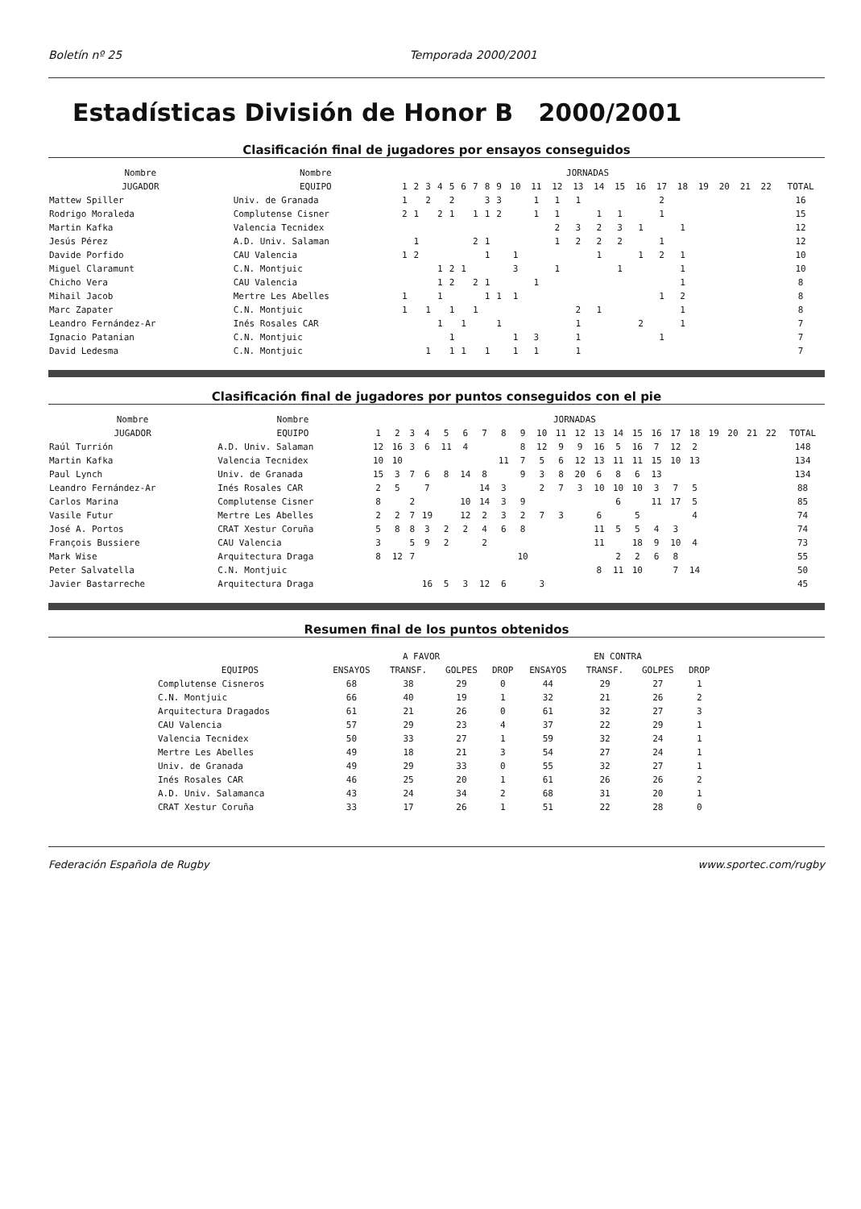Boletín nº 25 Temporada 2000/2001
Estadísticas División de Honor B 2000/2001
Clasificación final de jugadores por ensayos conseguidos
| Nombre | Nombre | JORNADAS | | | | | | | | | | | | | | | | | | | | | | |
| --- | --- | --- | --- | --- | --- | --- | --- | --- | --- | --- | --- | --- | --- | --- | --- | --- | --- | --- | --- | --- | --- | --- | --- | --- |
| JUGADOR | EQUIPO | 1 | 2 | 3 | 4 | 5 | 6 | 7 | 8 | 9 | 10 | 11 | 12 | 13 | 14 | 15 | 16 | 17 | 18 | 19 | 20 | 21 | 22 | TOTAL |
| Mattew Spiller | Univ. de Granada | 1 | | 2 | | 2 | | | 3 | 3 | | 1 | 1 | 1 | | | | 2 | | | | | | 16 |
| Rodrigo Moraleda | Complutense Cisner | 2 | 1 | | 2 | 1 | | 1 | 1 | 2 | | 1 | 1 | | 1 | 1 | | 1 | | | | | | 15 |
| Martin Kafka | Valencia Tecnidex | | | | | | | | | | | | 2 | 3 | 2 | 3 | 1 | | 1 | | | | | 12 |
| Jesús Pérez | A.D. Univ. Salaman | | 1 | | | | | 2 | 1 | | | | 1 | 2 | 2 | 2 | | 1 | | | | | | 12 |
| Davide Porfido | CAU Valencia | 1 | 2 | | | | | | 1 | | 1 | | | | 1 | | 1 | 2 | 1 | | | | | 10 |
| Miguel Claramunt | C.N. Montjuic | | | | 1 | 2 | 1 | | | | 3 | | 1 | | | 1 | | | 1 | | | | | 10 |
| Chicho Vera | CAU Valencia | | | | 1 | 2 | | 2 | 1 | | | 1 | | | | | | | 1 | | | | | 8 |
| Mihail Jacob | Mertre Les Abelles | 1 | | | 1 | | | | 1 | 1 | 1 | | | | | | | 1 | 2 | | | | | 8 |
| Marc Zapater | C.N. Montjuic | 1 | | 1 | | 1 | | 1 | | | | | | 2 | 1 | | | | 1 | | | | | 8 |
| Leandro Fernández-Ar | Inés Rosales CAR | | | | 1 | | 1 | | | 1 | | | | 1 | | | 2 | | 1 | | | | | 7 |
| Ignacio Patanian | C.N. Montjuic | | | | | 1 | | | | | 1 | 3 | | 1 | | | | 1 | | | | | | 7 |
| David Ledesma | C.N. Montjuic | | | 1 | | 1 | 1 | | 1 | | 1 | 1 | | 1 | | | | | | | | | | 7 |
Clasificación final de jugadores por puntos conseguidos con el pie
| Nombre | Nombre | JORNADAS | | | | | | | | | | | | | | | | | | | | | | |
| --- | --- | --- | --- | --- | --- | --- | --- | --- | --- | --- | --- | --- | --- | --- | --- | --- | --- | --- | --- | --- | --- | --- | --- | --- |
| JUGADOR | EQUIPO | 1 | 2 | 3 | 4 | 5 | 6 | 7 | 8 | 9 | 10 | 11 | 12 | 13 | 14 | 15 | 16 | 17 | 18 | 19 | 20 | 21 | 22 | TOTAL |
| Raúl Turrión | A.D. Univ. Salaman | 12 | 16 | 3 | 6 | 11 | 4 | | | 8 | 12 | 9 | 9 | 16 | 5 | 16 | 7 | 12 | 2 | | | | | 148 |
| Martin Kafka | Valencia Tecnidex | 10 | 10 | | | | | | 11 | 7 | 5 | 6 | 12 | 13 | 11 | 11 | 15 | 10 | 13 | | | | | 134 |
| Paul Lynch | Univ. de Granada | 15 | 3 | 7 | 6 | 8 | 14 | 8 | | 9 | 3 | 8 | 20 | 6 | 8 | 6 | 13 | | | | | | | 134 |
| Leandro Fernández-Ar | Inés Rosales CAR | 2 | 5 | | 7 | | | 14 | 3 | | 2 | 7 | 3 | 10 | 10 | 10 | 3 | 7 | 5 | | | | | 88 |
| Carlos Marina | Complutense Cisner | 8 | | 2 | | | 10 | 14 | 3 | 9 | | | | | 6 | | 11 | 17 | 5 | | | | | 85 |
| Vasile Futur | Mertre Les Abelles | 2 | 2 | 7 | 19 | | 12 | 2 | 3 | 2 | 7 | 3 | | 6 | | 5 | | | 4 | | | | | 74 |
| José A. Portos | CRAT Xestur Coruña | 5 | 8 | 8 | 3 | 2 | 2 | 4 | 6 | 8 | | | | 11 | 5 | 5 | 4 | 3 | | | | | | 74 |
| François Bussiere | CAU Valencia | 3 | | 5 | 9 | 2 | | 2 | | | | | | 11 | | 18 | 9 | 10 | 4 | | | | | 73 |
| Mark Wise | Arquitectura Draga | 8 | 12 | 7 | | | | | | 10 | | | | | 2 | 2 | 6 | 8 | | | | | | 55 |
| Peter Salvatella | C.N. Montjuic | | | | | | | | | | | | | 8 | 11 | 10 | | 7 | 14 | | | | | 50 |
| Javier Bastarreche | Arquitectura Draga | | | | 16 | 5 | 3 | 12 | 6 | | 3 | | | | | | | | | | | | | 45 |
Resumen final de los puntos obtenidos
| | A FAVOR | | | | EN CONTRA | | | |
| --- | --- | --- | --- | --- | --- | --- | --- | --- |
| EQUIPOS | ENSAYOS | TRANSF. | GOLPES | DROP | ENSAYOS | TRANSF. | GOLPES | DROP |
| Complutense Cisneros | 68 | 38 | 29 | 0 | 44 | 29 | 27 | 1 |
| C.N. Montjuic | 66 | 40 | 19 | 1 | 32 | 21 | 26 | 2 |
| Arquitectura Dragados | 61 | 21 | 26 | 0 | 61 | 32 | 27 | 3 |
| CAU Valencia | 57 | 29 | 23 | 4 | 37 | 22 | 29 | 1 |
| Valencia Tecnidex | 50 | 33 | 27 | 1 | 59 | 32 | 24 | 1 |
| Mertre Les Abelles | 49 | 18 | 21 | 3 | 54 | 27 | 24 | 1 |
| Univ. de Granada | 49 | 29 | 33 | 0 | 55 | 32 | 27 | 1 |
| Inés Rosales CAR | 46 | 25 | 20 | 1 | 61 | 26 | 26 | 2 |
| A.D. Univ. Salamanca | 43 | 24 | 34 | 2 | 68 | 31 | 20 | 1 |
| CRAT Xestur Coruña | 33 | 17 | 26 | 1 | 51 | 22 | 28 | 0 |
Federación Española de Rugby www.sportec.com/rugby